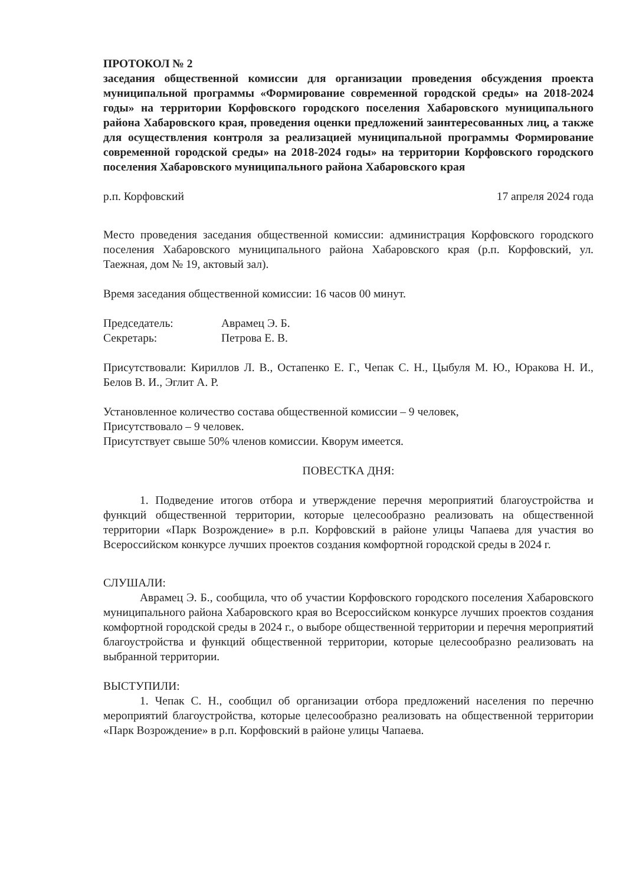ПРОТОКОЛ № 2
заседания общественной комиссии для организации проведения обсуждения проекта муниципальной программы «Формирование современной городской среды» на 2018-2024 годы» на территории Корфовского городского поселения Хабаровского муниципального района Хабаровского края, проведения оценки предложений заинтересованных лиц, а также для осуществления контроля за реализацией муниципальной программы Формирование современной городской среды» на 2018-2024 годы» на территории Корфовского городского поселения Хабаровского муниципального района Хабаровского края
р.п. Корфовский 17 апреля 2024 года
Место проведения заседания общественной комиссии: администрация Корфовского городского поселения Хабаровского муниципального района Хабаровского края (р.п. Корфовский, ул. Таежная, дом № 19, актовый зал).
Время заседания общественной комиссии: 16 часов 00 минут.
Председатель: Аврамец Э. Б.
Секретарь: Петрова Е. В.
Присутствовали: Кириллов Л. В., Остапенко Е. Г., Чепак С. Н., Цыбуля М. Ю., Юракова Н. И., Белов В. И., Эглит А. Р.
Установленное количество состава общественной комиссии – 9 человек,
Присутствовало – 9 человек.
Присутствует свыше 50% членов комиссии. Кворум имеется.
ПОВЕСТКА ДНЯ:
1. Подведение итогов отбора и утверждение перечня мероприятий благоустройства и функций общественной территории, которые целесообразно реализовать на общественной территории «Парк Возрождение» в р.п. Корфовский в районе улицы Чапаева для участия во Всероссийском конкурсе лучших проектов создания комфортной городской среды в 2024 г.
СЛУШАЛИ:
Аврамец Э. Б., сообщила, что об участии Корфовского городского поселения Хабаровского муниципального района Хабаровского края во Всероссийском конкурсе лучших проектов создания комфортной городской среды в 2024 г., о выборе общественной территории и перечня мероприятий благоустройства и функций общественной территории, которые целесообразно реализовать на выбранной территории.
ВЫСТУПИЛИ:
1. Чепак С. Н., сообщил об организации отбора предложений населения по перечню мероприятий благоустройства, которые целесообразно реализовать на общественной территории «Парк Возрождение» в р.п. Корфовский в районе улицы Чапаева.